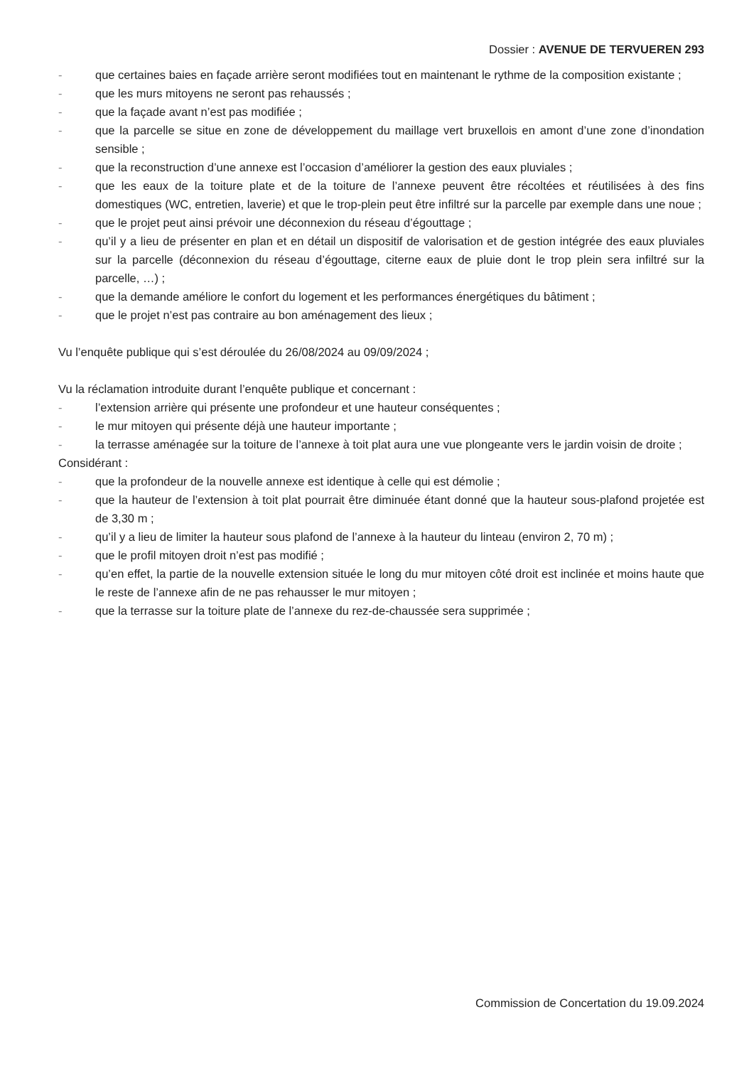Dossier : AVENUE DE TERVUEREN 293
- que certaines baies en façade arrière seront modifiées tout en maintenant le rythme de la composition existante ;
- que les murs mitoyens ne seront pas rehaussés ;
- que la façade avant n’est pas modifiée ;
- que la parcelle se situe en zone de développement du maillage vert bruxellois en amont d’une zone d’inondation sensible ;
- que la reconstruction d’une annexe est l’occasion d’améliorer la gestion des eaux pluviales ;
- que les eaux de la toiture plate et de la toiture de l’annexe peuvent être récoltées et réutilisées à des fins domestiques (WC, entretien, laverie) et que le trop-plein peut être infiltré sur la parcelle par exemple dans une noue ;
- que le projet peut ainsi prévoir une déconnexion du réseau d’égouttage ;
- qu’il y a lieu de présenter en plan et en détail un dispositif de valorisation et de gestion intégrée des eaux pluviales sur la parcelle (déconnexion du réseau d’égouttage, citerne eaux de pluie dont le trop plein sera infiltré sur la parcelle, …) ;
- que la demande améliore le confort du logement et les performances énergétiques du bâtiment ;
- que le projet n’est pas contraire au bon aménagement des lieux ;
Vu l’enquête publique qui s’est déroulée du 26/08/2024 au 09/09/2024 ;
Vu la réclamation introduite durant l’enquête publique et concernant :
- l’extension arrière qui présente une profondeur et une hauteur conséquentes ;
- le mur mitoyen qui présente déjà une hauteur importante ;
- la terrasse aménagée sur la toiture de l’annexe à toit plat aura une vue plongeante vers le jardin voisin de droite ;
Considérant :
- que la profondeur de la nouvelle annexe est identique à celle qui est démolie ;
- que la hauteur de l’extension à toit plat pourrait être diminuée étant donné que la hauteur sous-plafond projetée est de 3,30 m ;
- qu’il y a lieu de limiter la hauteur sous plafond de l’annexe à la hauteur du linteau (environ 2, 70 m) ;
- que le profil mitoyen droit n’est pas modifié ;
- qu’en effet, la partie de la nouvelle extension située le long du mur mitoyen côté droit est inclinée et moins haute que le reste de l’annexe afin de ne pas rehausser le mur mitoyen ;
- que la terrasse sur la toiture plate de l’annexe du rez-de-chaussée sera supprimée ;
Commission de Concertation du 19.09.2024